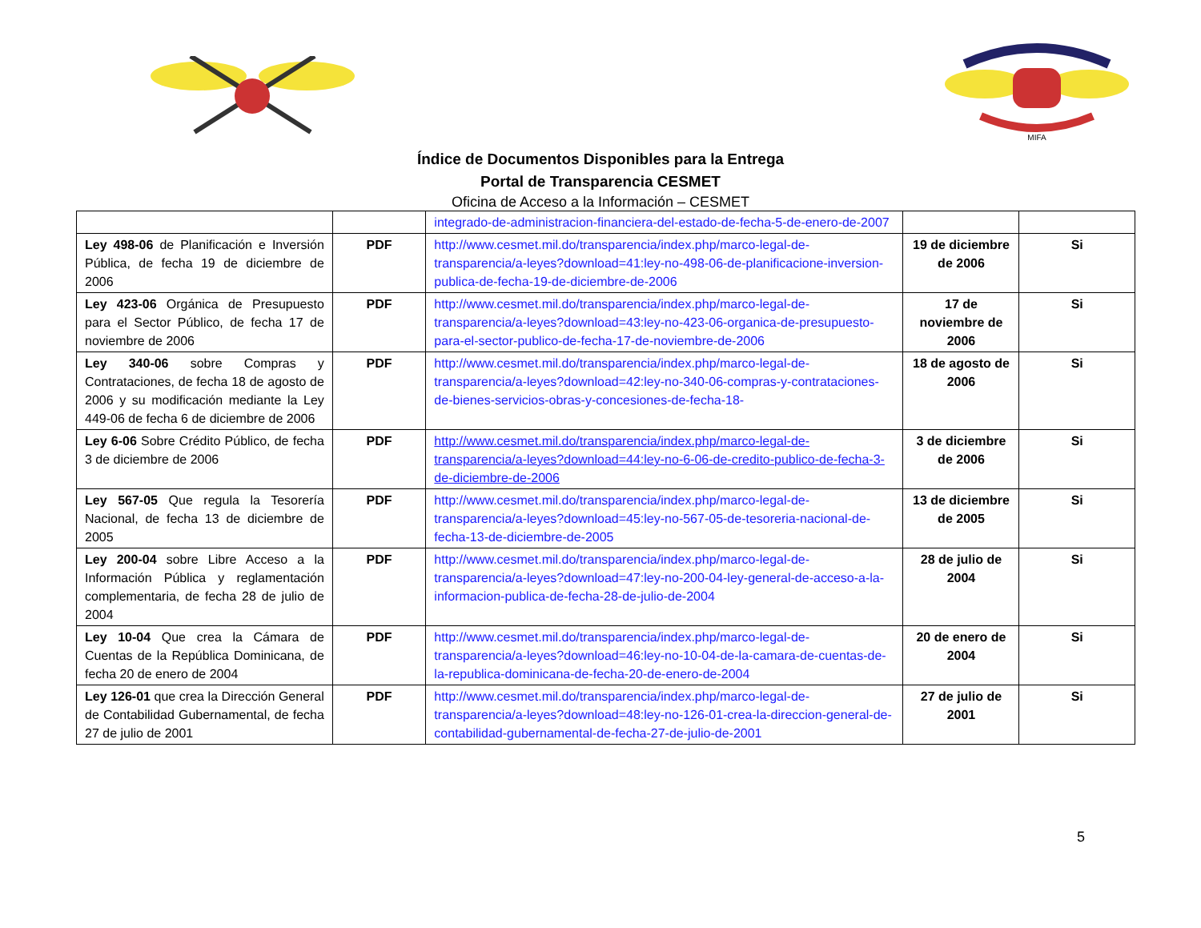MIFA
Índice de Documentos Disponibles para la Entrega
Portal de Transparencia CESMET
Oficina de Acceso a la Información – CESMET
| | | integrado-de-administracion-financiera-del-estado-de-fecha-5-de-enero-de-2007 | | |
| Ley 498-06 de Planificación e Inversión Pública, de fecha 19 de diciembre de 2006 | PDF | http://www.cesmet.mil.do/transparencia/index.php/marco-legal-de-transparencia/a-leyes?download=41:ley-no-498-06-de-planificacione-inversion-publica-de-fecha-19-de-diciembre-de-2006 | 19 de diciembre de 2006 | Si |
| Ley 423-06 Orgánica de Presupuesto para el Sector Público, de fecha 17 de noviembre de 2006 | PDF | http://www.cesmet.mil.do/transparencia/index.php/marco-legal-de-transparencia/a-leyes?download=43:ley-no-423-06-organica-de-presupuesto-para-el-sector-publico-de-fecha-17-de-noviembre-de-2006 | 17 de noviembre de 2006 | Si |
| Ley 340-06 sobre Compras y Contrataciones, de fecha 18 de agosto de 2006 y su modificación mediante la Ley 449-06 de fecha 6 de diciembre de 2006 | PDF | http://www.cesmet.mil.do/transparencia/index.php/marco-legal-de-transparencia/a-leyes?download=42:ley-no-340-06-compras-y-contrataciones-de-bienes-servicios-obras-y-concesiones-de-fecha-18- | 18 de agosto de 2006 | Si |
| Ley 6-06 Sobre Crédito Público, de fecha 3 de diciembre de 2006 | PDF | http://www.cesmet.mil.do/transparencia/index.php/marco-legal-de-transparencia/a-leyes?download=44:ley-no-6-06-de-credito-publico-de-fecha-3-de-diciembre-de-2006 | 3 de diciembre de 2006 | Si |
| Ley 567-05 Que regula la Tesorería Nacional, de fecha 13 de diciembre de 2005 | PDF | http://www.cesmet.mil.do/transparencia/index.php/marco-legal-de-transparencia/a-leyes?download=45:ley-no-567-05-de-tesoreria-nacional-de-fecha-13-de-diciembre-de-2005 | 13 de diciembre de 2005 | Si |
| Ley 200-04 sobre Libre Acceso a la Información Pública y reglamentación complementaria, de fecha 28 de julio de 2004 | PDF | http://www.cesmet.mil.do/transparencia/index.php/marco-legal-de-transparencia/a-leyes?download=47:ley-no-200-04-ley-general-de-acceso-a-la-informacion-publica-de-fecha-28-de-julio-de-2004 | 28 de julio de 2004 | Si |
| Ley 10-04 Que crea la Cámara de Cuentas de la República Dominicana, de fecha 20 de enero de 2004 | PDF | http://www.cesmet.mil.do/transparencia/index.php/marco-legal-de-transparencia/a-leyes?download=46:ley-no-10-04-de-la-camara-de-cuentas-de-la-republica-dominicana-de-fecha-20-de-enero-de-2004 | 20 de enero de 2004 | Si |
| Ley 126-01 que crea la Dirección General de Contabilidad Gubernamental, de fecha 27 de julio de 2001 | PDF | http://www.cesmet.mil.do/transparencia/index.php/marco-legal-de-transparencia/a-leyes?download=48:ley-no-126-01-crea-la-direccion-general-de-contabilidad-gubernamental-de-fecha-27-de-julio-de-2001 | 27 de julio de 2001 | Si |
5